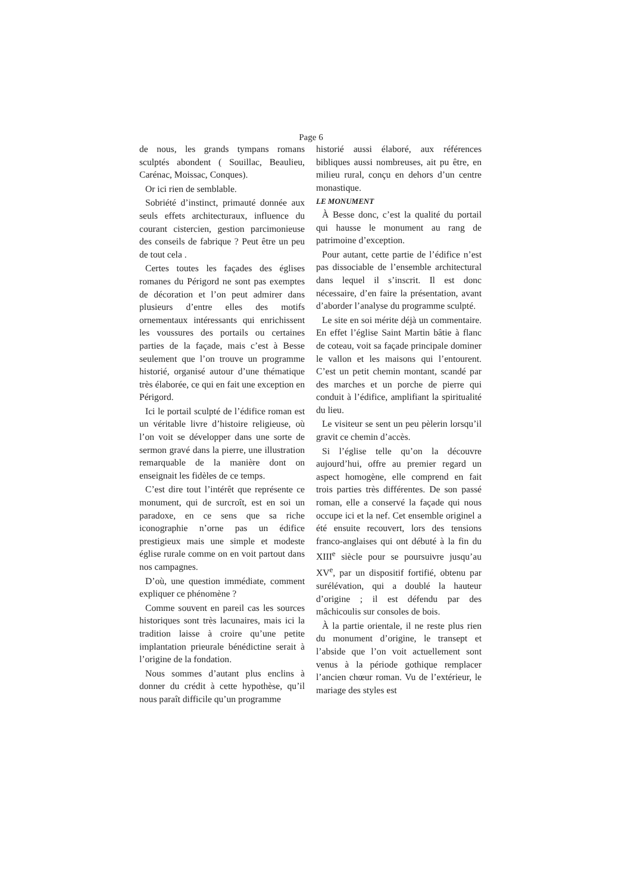Page 6
de nous, les grands tympans romans sculptés abondent ( Souillac, Beaulieu, Carénac, Moissac, Conques).
Or ici rien de semblable.
Sobriété d’instinct, primauté donnée aux seuls effets architecturaux, influence du courant cistercien, gestion parcimonieuse des conseils de fabrique ? Peut être un peu de tout cela .
Certes toutes les façades des églises romanes du Périgord ne sont pas exemptes de décoration et l’on peut admirer dans plusieurs d’entre elles des motifs ornementaux intéressants qui enrichissent les voussures des portails ou certaines parties de la façade, mais c’est à Besse seulement que l’on trouve un programme historié, organisé autour d’une thématique très élaborée, ce qui en fait une exception en Périgord.
Ici le portail sculpté de l’édifice roman est un véritable livre d’histoire religieuse, où l’on voit se développer dans une sorte de sermon gravé dans la pierre, une illustration remarquable de la manière dont on enseignait les fidèles de ce temps.
C’est dire tout l’intérêt que représente ce monument, qui de surcroît, est en soi un paradoxe, en ce sens que sa riche iconographie n’orne pas un édifice prestigieux mais une simple et modeste église rurale comme on en voit partout dans nos campagnes.
D’où, une question immédiate, comment expliquer ce phénomène ?
Comme souvent en pareil cas les sources historiques sont très lacunaires, mais ici la tradition laisse à croire qu’une petite implantation prieurale bénédictine serait à l’origine de la fondation.
Nous sommes d’autant plus enclins à donner du crédit à cette hypothèse, qu’il nous paraît difficile qu’un programme
historié aussi élaboré, aux références bibliques aussi nombreuses, ait pu être, en milieu rural, conçu en dehors d’un centre monastique.
LE MONUMENT
À Besse donc, c’est la qualité du portail qui hausse le monument au rang de patrimoine d’exception.
Pour autant, cette partie de l’édifice n’est pas dissociable de l’ensemble architectural dans lequel il s’inscrit. Il est donc nécessaire, d’en faire la présentation, avant d’aborder l’analyse du programme sculpté.
Le site en soi mérite déjà un commentaire. En effet l’église Saint Martin bâtie à flanc de coteau, voit sa façade principale dominer le vallon et les maisons qui l’entourent. C’est un petit chemin montant, scandé par des marches et un porche de pierre qui conduit à l’édifice, amplifiant la spiritualité du lieu.
Le visiteur se sent un peu pèlerin lorsqu’il gravit ce chemin d’accès.
Si l’église telle qu’on la découvre aujourd’hui, offre au premier regard un aspect homogène, elle comprend en fait trois parties très différentes. De son passé roman, elle a conservé la façade qui nous occupe ici et la nef. Cet ensemble originel a été ensuite recouvert, lors des tensions franco-anglaises qui ont débuté à la fin du XIII<sup>e</sup> siècle pour se poursuivre jusqu’au XV<sup>e</sup>, par un dispositif fortifié, obtenu par surélévation, qui a doublé la hauteur d’origine ; il est défendu par des mâchicoulis sur consoles de bois.
À la partie orientale, il ne reste plus rien du monument d’origine, le transept et l’abside que l’on voit actuellement sont venus à la période gothique remplacer l’ancien chœur roman. Vu de l’extérieur, le mariage des styles est